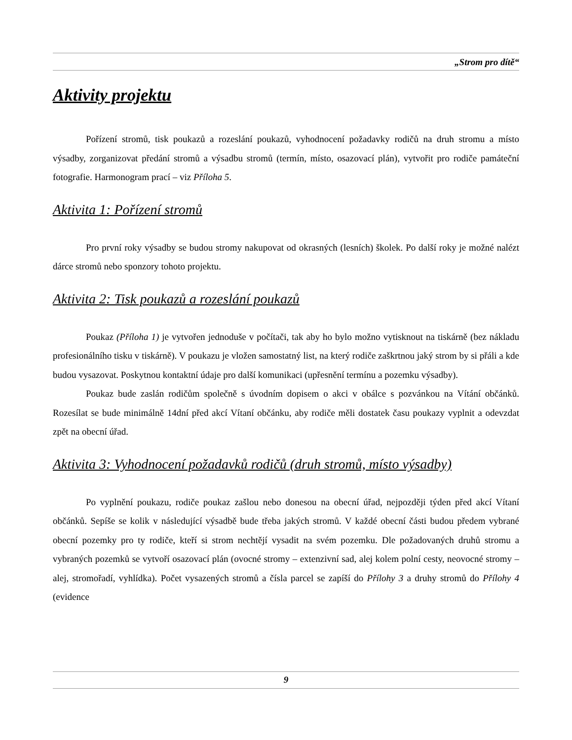„Strom pro dítě“
Aktivity projektu
Pořízení stromů, tisk poukazů a rozeslání poukazů, vyhodnocení požadavky rodičů na druh stromu a místo výsadby, zorganizovat předání stromů a výsadbu stromů (termín, místo, osazovací plán), vytvořit pro rodiče památeční fotografie. Harmonogram prací – viz Příloha 5.
Aktivita 1: Pořízení stromů
Pro první roky výsadby se budou stromy nakupovat od okrasných (lesních) školek. Po další roky je možné nalézt dárce stromů nebo sponzory tohoto projektu.
Aktivita 2: Tisk poukazů a rozeslání poukazů
Poukaz (Příloha 1) je vytvořen jednoduše v počítači, tak aby ho bylo možno vytisknout na tiskárně (bez nákladu profesionálního tisku v tiskárně). V poukazu je vložen samostatný list, na který rodiče zaškrtnou jaký strom by si přáli a kde budou vysazovat. Poskytnou kontaktní údaje pro další komunikaci (upřesnění termínu a pozemku výsadby).
Poukaz bude zaslán rodičům společně s úvodním dopisem o akci v obálce s pozvánkou na Vítání občánků. Rozesílat se bude minimálně 14dní před akcí Vítaní občánku, aby rodiče měli dostatek času poukazy vyplnit a odevzdat zpět na obecní úřad.
Aktivita 3: Vyhodnocení požadavků rodičů (druh stromů, místo výsadby)
Po vyplnění poukazu, rodiče poukaz zašlou nebo donesou na obecní úřad, nejpozději týden před akcí Vítaní občánků. Sepíše se kolik v následující výsadbě bude třeba jakých stromů. V každé obecní části budou předem vybrané obecní pozemky pro ty rodiče, kteří si strom nechtějí vysadit na svém pozemku. Dle požadovaných druhů stromu a vybraných pozemků se vytvoří osazovací plán (ovocné stromy – extenzivní sad, alej kolem polní cesty, neovocné stromy – alej, stromořadí, vyhlídka). Počet vysazených stromů a čísla parcel se zapíší do Přílohy 3 a druhy stromů do Přílohy 4 (evidence
9